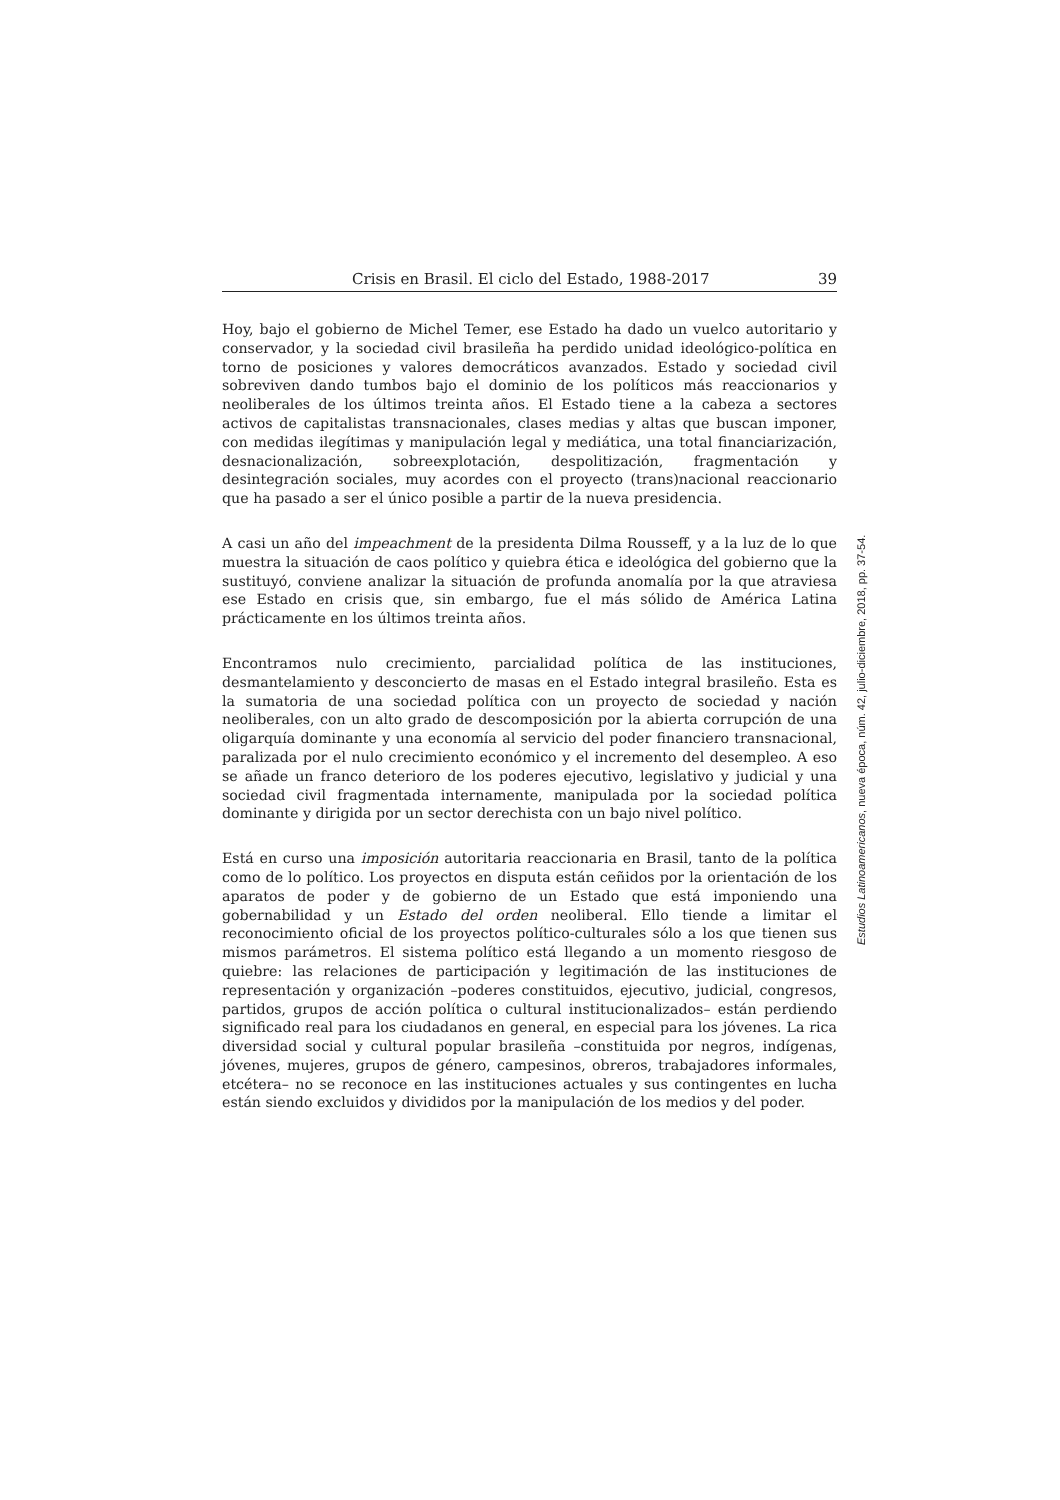Crisis en Brasil. El ciclo del Estado, 1988-2017 39
Hoy, bajo el gobierno de Michel Temer, ese Estado ha dado un vuelco autoritario y conservador, y la sociedad civil brasileña ha perdido unidad ideológico-política en torno de posiciones y valores democráticos avanzados. Estado y sociedad civil sobreviven dando tumbos bajo el dominio de los políticos más reaccionarios y neoliberales de los últimos treinta años. El Estado tiene a la cabeza a sectores activos de capitalistas transnacionales, clases medias y altas que buscan imponer, con medidas ilegítimas y manipulación legal y mediática, una total financiarización, desnacionalización, sobreexplotación, despolitización, fragmentación y desintegración sociales, muy acordes con el proyecto (trans)nacional reaccionario que ha pasado a ser el único posible a partir de la nueva presidencia.
A casi un año del impeachment de la presidenta Dilma Rousseff, y a la luz de lo que muestra la situación de caos político y quiebra ética e ideológica del gobierno que la sustituyó, conviene analizar la situación de profunda anomalía por la que atraviesa ese Estado en crisis que, sin embargo, fue el más sólido de América Latina prácticamente en los últimos treinta años.
Encontramos nulo crecimiento, parcialidad política de las instituciones, desmantelamiento y desconcierto de masas en el Estado integral brasileño. Esta es la sumatoria de una sociedad política con un proyecto de sociedad y nación neoliberales, con un alto grado de descomposición por la abierta corrupción de una oligarquía dominante y una economía al servicio del poder financiero transnacional, paralizada por el nulo crecimiento económico y el incremento del desempleo. A eso se añade un franco deterioro de los poderes ejecutivo, legislativo y judicial y una sociedad civil fragmentada internamente, manipulada por la sociedad política dominante y dirigida por un sector derechista con un bajo nivel político.
Está en curso una imposición autoritaria reaccionaria en Brasil, tanto de la política como de lo político. Los proyectos en disputa están ceñidos por la orientación de los aparatos de poder y de gobierno de un Estado que está imponiendo una gobernabilidad y un Estado del orden neoliberal. Ello tiende a limitar el reconocimiento oficial de los proyectos político-culturales sólo a los que tienen sus mismos parámetros. El sistema político está llegando a un momento riesgoso de quiebre: las relaciones de participación y legitimación de las instituciones de representación y organización –poderes constituidos, ejecutivo, judicial, congresos, partidos, grupos de acción política o cultural institucionalizados– están perdiendo significado real para los ciudadanos en general, en especial para los jóvenes. La rica diversidad social y cultural popular brasileña –constituida por negros, indígenas, jóvenes, mujeres, grupos de género, campesinos, obreros, trabajadores informales, etcétera– no se reconoce en las instituciones actuales y sus contingentes en lucha están siendo excluidos y divididos por la manipulación de los medios y del poder.
Estudios Latinoamericanos, nueva época, núm. 42, julio-diciembre, 2018, pp. 37-54.